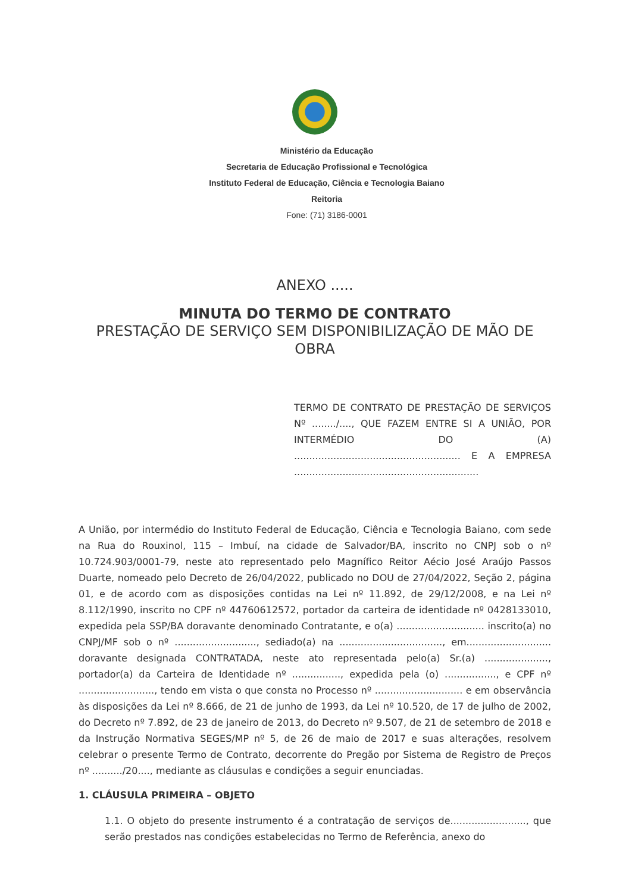Ministério da Educação
Secretaria de Educação Profissional e Tecnológica
Instituto Federal de Educação, Ciência e Tecnologia Baiano
Reitoria
Fone: (71) 3186-0001
ANEXO .....
MINUTA DO TERMO DE CONTRATO
PRESTAÇÃO DE SERVIÇO SEM DISPONIBILIZAÇÃO DE MÃO DE OBRA
TERMO DE CONTRATO DE PRESTAÇÃO DE SERVIÇOS Nº ......../...., QUE FAZEM ENTRE SI A UNIÃO, POR INTERMÉDIO DO (A) ....................................................... E A EMPRESA .............................................................
A União, por intermédio do Instituto Federal de Educação, Ciência e Tecnologia Baiano, com sede na Rua do Rouxinol, 115 – Imbuí, na cidade de Salvador/BA, inscrito no CNPJ sob o nº 10.724.903/0001-79, neste ato representado pelo Magnífico Reitor Aécio José Araújo Passos Duarte, nomeado pelo Decreto de 26/04/2022, publicado no DOU de 27/04/2022, Seção 2, página 01, e de acordo com as disposições contidas na Lei nº 11.892, de 29/12/2008, e na Lei nº 8.112/1990, inscrito no CPF nº 44760612572, portador da carteira de identidade nº 0428133010, expedida pela SSP/BA doravante denominado Contratante, e o(a) ............................. inscrito(a) no CNPJ/MF sob o nº ..........................., sediado(a) na .................................., em............................ doravante designada CONTRATADA, neste ato representada pelo(a) Sr.(a) ....................., portador(a) da Carteira de Identidade nº ................, expedida pela (o) ................., e CPF nº ........................., tendo em vista o que consta no Processo nº ............................. e em observância às disposições da Lei nº 8.666, de 21 de junho de 1993, da Lei nº 10.520, de 17 de julho de 2002, do Decreto nº 7.892, de 23 de janeiro de 2013, do Decreto nº 9.507, de 21 de setembro de 2018 e da Instrução Normativa SEGES/MP nº 5, de 26 de maio de 2017 e suas alterações, resolvem celebrar o presente Termo de Contrato, decorrente do Pregão por Sistema de Registro de Preços nº ........../20...., mediante as cláusulas e condições a seguir enunciadas.
1. CLÁUSULA PRIMEIRA – OBJETO
1.1. O objeto do presente instrumento é a contratação de serviços de........................., que serão prestados nas condições estabelecidas no Termo de Referência, anexo do